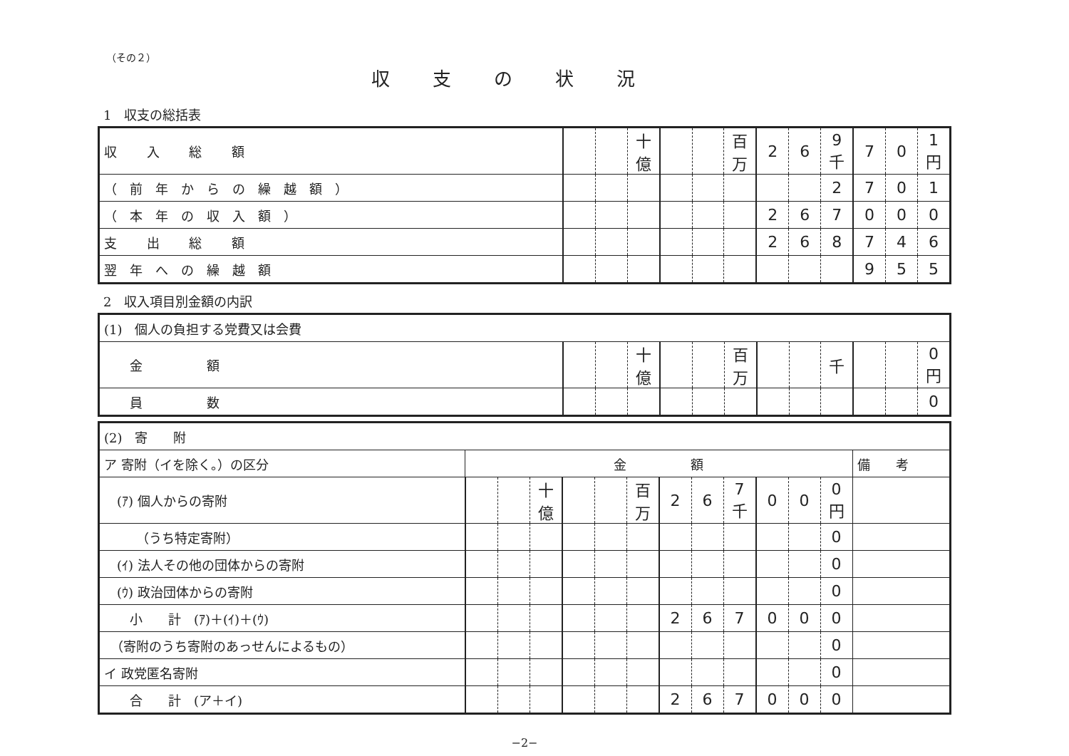（その２）
収支の状況
1　収支の総括表
| 収 入 総 額 | | | 十億 | | | 百万 | 2 | 6 | 9 千 | 7 | 0 | 1 円 |
| （前年からの繰越額） | | | | | | | | | 2 | 7 | 0 | 1 |
| （本年の収入額） | | | | | | | 2 | 6 | 7 | 0 | 0 | 0 |
| 支 出 総 額 | | | | | | | 2 | 6 | 8 | 7 | 4 | 6 |
| 翌年への繰越額 | | | | | | | | | | 9 | 5 | 5 |
2　収入項目別金額の内訳
| (1) 個人の負担する党費又は会費 | | | | | | | | | | | | |
| 金 額 | | | 十億 | | | 百万 | | | 千 | | | 0 円 |
| 員 数 | | | | | | | | | | | | 0 |
| (2) 寄 附 | | | | | | | | | | | | | |
| ア 寄附（イを除く。）の区分 | 金 額 | | | | | | | | | | | | 備 考 |
| (ｱ) 個人からの寄附 | | | 十億 | | | 百万 | 2 | 6 | 7 千 | 0 | 0 | 0 円 | |
| （うち特定寄附） | | | | | | | | | | | | 0 | |
| (ｲ) 法人その他の団体からの寄附 | | | | | | | | | | | | 0 | |
| (ｳ) 政治団体からの寄附 | | | | | | | | | | | | 0 | |
| 小 計 (ｱ)＋(ｲ)＋(ｳ) | | | | | | | 2 | 6 | 7 | 0 | 0 | 0 | |
| （寄附のうち寄附のあっせんによるもの） | | | | | | | | | | | | 0 | |
| イ 政党匿名寄附 | | | | | | | | | | | | 0 | |
| 合 計 (ア＋イ) | | | | | | | 2 | 6 | 7 | 0 | 0 | 0 | |
−2−